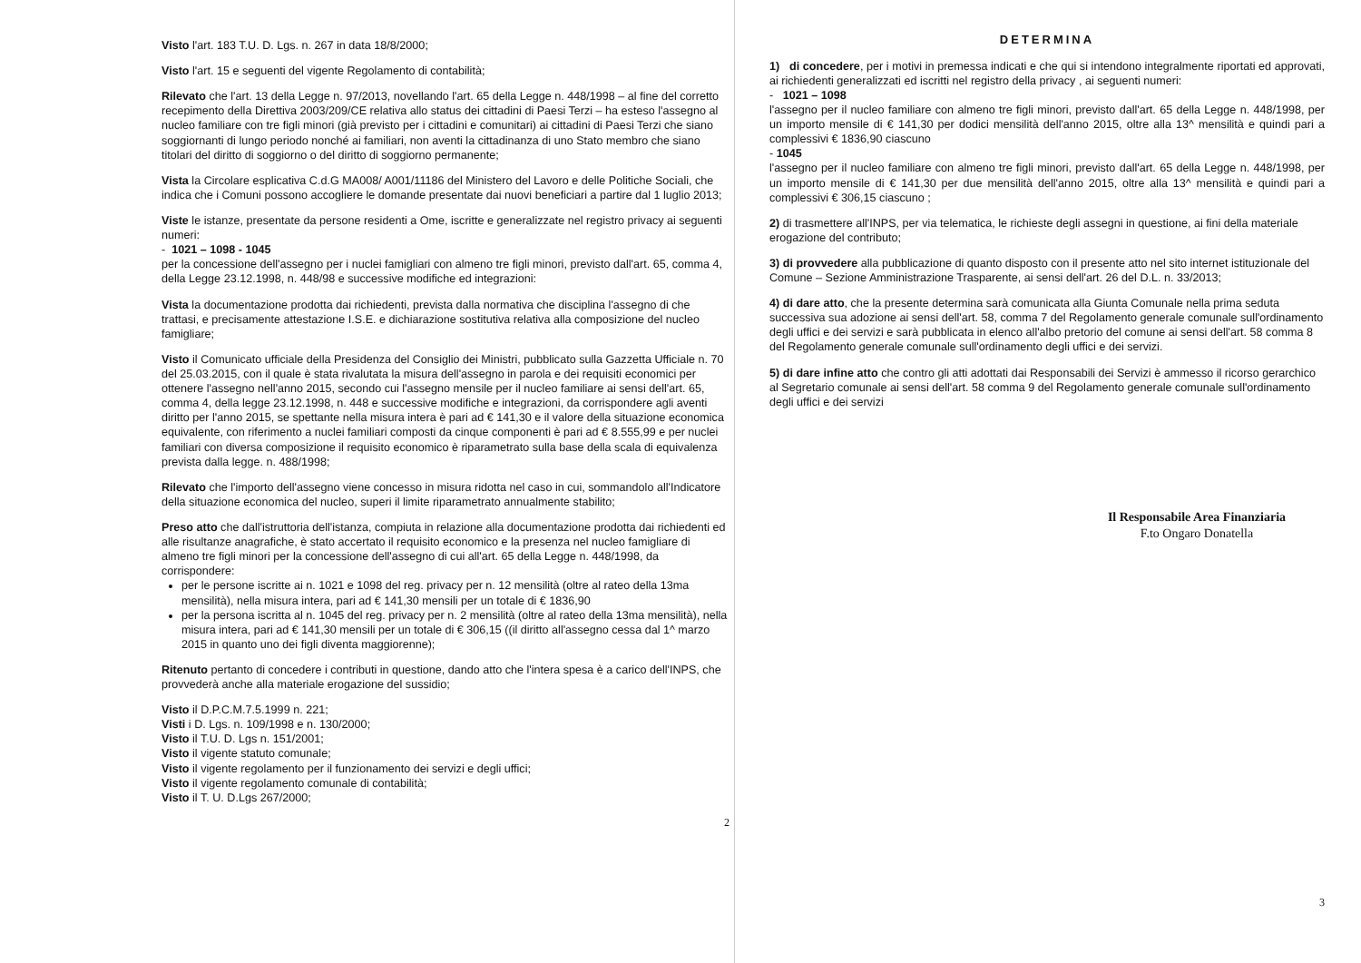Visto l'art. 183 T.U. D. Lgs. n. 267 in data 18/8/2000;
Visto l'art. 15 e seguenti del vigente Regolamento di contabilità;
Rilevato che l'art. 13 della Legge n. 97/2013, novellando l'art. 65 della Legge n. 448/1998 – al fine del corretto recepimento della Direttiva 2003/209/CE relativa allo status dei cittadini di Paesi Terzi – ha esteso l'assegno al nucleo familiare con tre figli minori (già previsto per i cittadini e comunitari) ai cittadini di Paesi Terzi che siano soggiornanti di lungo periodo nonché ai familiari, non aventi la cittadinanza di uno Stato membro che siano titolari del diritto di soggiorno o del diritto di soggiorno permanente;
Vista la Circolare esplicativa C.d.G MA008/ A001/11186 del Ministero del Lavoro e delle Politiche Sociali, che indica che i Comuni possono accogliere le domande presentate dai nuovi beneficiari a partire dal 1 luglio 2013;
Viste le istanze, presentate da persone residenti a Ome, iscritte e generalizzate nel registro privacy ai seguenti numeri:
- 1021 – 1098 - 1045
per la concessione dell'assegno per i nuclei famigliari con almeno tre figli minori, previsto dall'art. 65, comma 4, della Legge 23.12.1998, n. 448/98 e successive modifiche ed integrazioni:
Vista la documentazione prodotta dai richiedenti, prevista dalla normativa che disciplina l'assegno di che trattasi, e precisamente attestazione I.S.E. e dichiarazione sostitutiva relativa alla composizione del nucleo famigliare;
Visto il Comunicato ufficiale della Presidenza del Consiglio dei Ministri, pubblicato sulla Gazzetta Ufficiale n. 70 del 25.03.2015, con il quale è stata rivalutata la misura dell'assegno in parola e dei requisiti economici per ottenere l'assegno nell'anno 2015, secondo cui l'assegno mensile per il nucleo familiare ai sensi dell'art. 65, comma 4, della legge 23.12.1998, n. 448 e successive modifiche e integrazioni, da corrispondere agli aventi diritto per l'anno 2015, se spettante nella misura intera è pari ad € 141,30 e il valore della situazione economica equivalente, con riferimento a nuclei familiari composti da cinque componenti è pari ad € 8.555,99 e per nuclei familiari con diversa composizione il requisito economico è riparametrato sulla base della scala di equivalenza prevista dalla legge. n. 488/1998;
Rilevato che l'importo dell'assegno viene concesso in misura ridotta nel caso in cui, sommandolo all'Indicatore della situazione economica del nucleo, superi il limite riparametrato annualmente stabilito;
Preso atto che dall'istruttoria dell'istanza, compiuta in relazione alla documentazione prodotta dai richiedenti ed alle risultanze anagrafiche, è stato accertato il requisito economico e la presenza nel nucleo famigliare di almeno tre figli minori per la concessione dell'assegno di cui all'art. 65 della Legge n. 448/1998, da corrispondere:
per le persone iscritte ai n. 1021 e 1098 del reg. privacy per n. 12 mensilità (oltre al rateo della 13ma mensilità), nella misura intera, pari ad € 141,30 mensili per un totale di € 1836,90
per la persona iscritta al n. 1045 del reg. privacy per n. 2 mensilità (oltre al rateo della 13ma mensilità), nella misura intera, pari ad € 141,30 mensili per un totale di € 306,15 ((il diritto all'assegno cessa dal 1^ marzo 2015 in quanto uno dei figli diventa maggiorenne);
Ritenuto pertanto di concedere i contributi in questione, dando atto che l'intera spesa è a carico dell'INPS, che provvederà anche alla materiale erogazione del sussidio;
Visto il D.P.C.M.7.5.1999 n. 221;
Visti i D. Lgs. n. 109/1998 e n. 130/2000;
Visto il T.U. D. Lgs n. 151/2001;
Visto il vigente statuto comunale;
Visto il vigente regolamento per il funzionamento dei servizi e degli uffici;
Visto il vigente regolamento comunale di contabilità;
Visto il T. U. D.Lgs 267/2000;
2
DETERMINA
1) di concedere, per i motivi in premessa indicati e che qui si intendono integralmente riportati ed approvati, ai richiedenti generalizzati ed iscritti nel registro della privacy , ai seguenti numeri:
- 1021 – 1098
l'assegno per il nucleo familiare con almeno tre figli minori, previsto dall'art. 65 della Legge n. 448/1998, per un importo mensile di € 141,30 per dodici mensilità dell'anno 2015, oltre alla 13^ mensilità e quindi pari a complessivi € 1836,90 ciascuno
- 1045
l'assegno per il nucleo familiare con almeno tre figli minori, previsto dall'art. 65 della Legge n. 448/1998, per un importo mensile di € 141,30 per due mensilità dell'anno 2015, oltre alla 13^ mensilità e quindi pari a complessivi € 306,15 ciascuno ;
2) di trasmettere all'INPS, per via telematica, le richieste degli assegni in questione, ai fini della materiale erogazione del contributo;
3) di provvedere alla pubblicazione di quanto disposto con il presente atto nel sito internet istituzionale del Comune – Sezione Amministrazione Trasparente, ai sensi dell'art. 26 del D.L. n. 33/2013;
4) di dare atto, che la presente determina sarà comunicata alla Giunta Comunale nella prima seduta successiva sua adozione ai sensi dell'art. 58, comma 7 del Regolamento generale comunale sull'ordinamento degli uffici e dei servizi e sarà pubblicata in elenco all'albo pretorio del comune ai sensi dell'art. 58 comma 8 del Regolamento generale comunale sull'ordinamento degli uffici e dei servizi.
5) di dare infine atto che contro gli atti adottati dai Responsabili dei Servizi è ammesso il ricorso gerarchico al Segretario comunale ai sensi dell'art. 58 comma 9 del Regolamento generale comunale sull'ordinamento degli uffici e dei servizi
Il Responsabile Area Finanziaria
F.to Ongaro Donatella
3